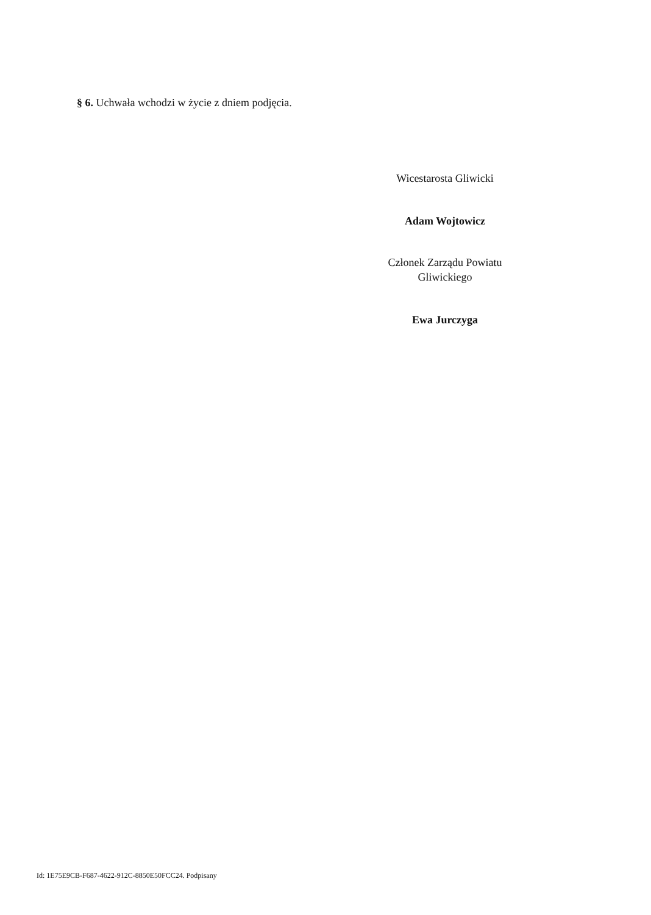§ 6. Uchwała wchodzi w życie z dniem podjęcia.
Wicestarosta Gliwicki
Adam Wojtowicz
Członek Zarządu Powiatu Gliwickiego
Ewa Jurczyga
Id: 1E75E9CB-F687-4622-912C-8850E50FCC24. Podpisany